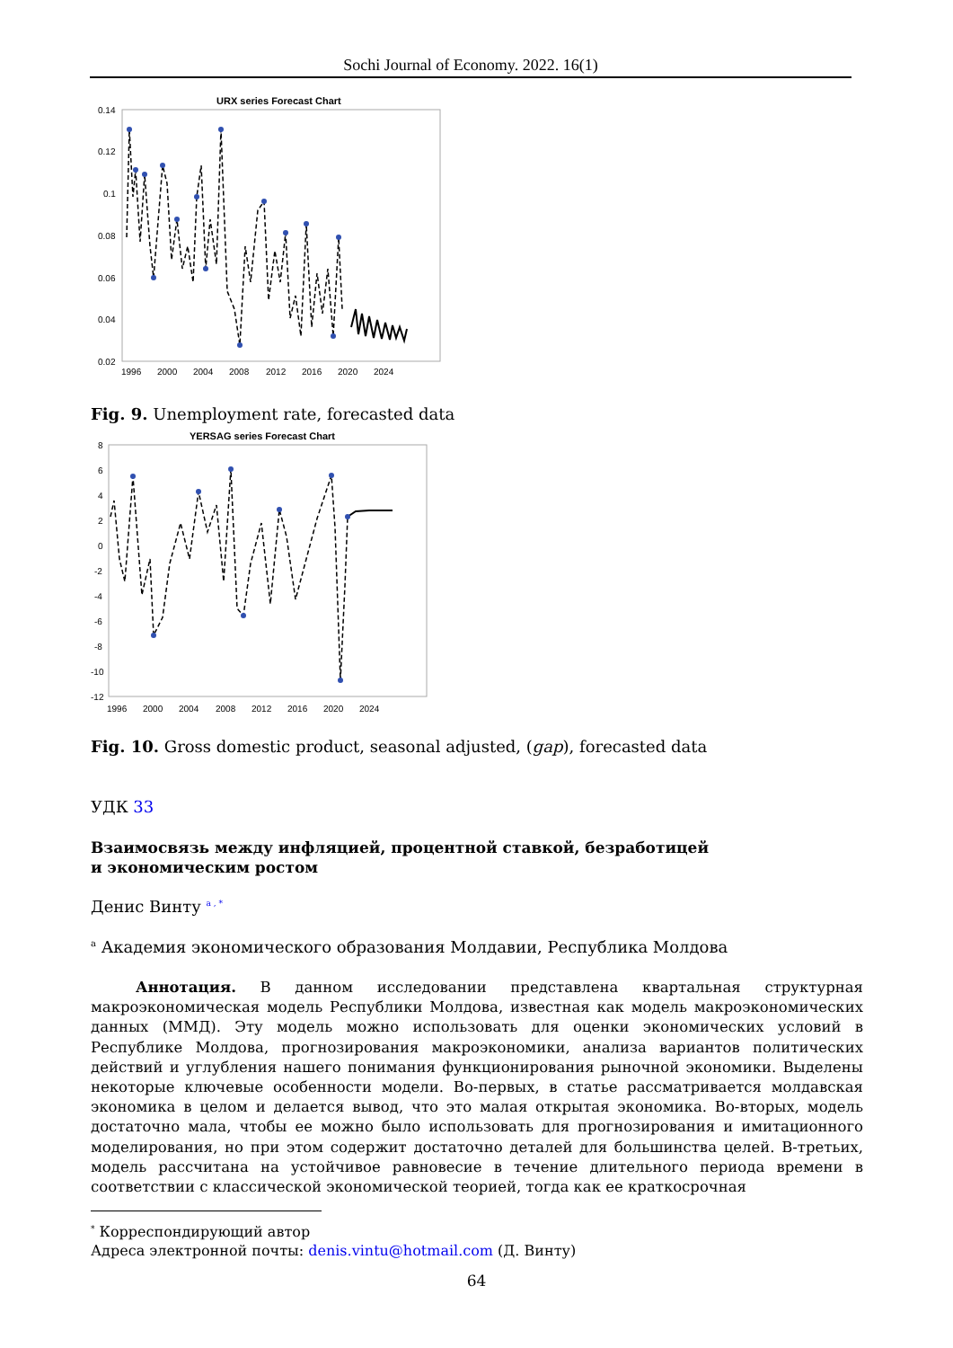Sochi Journal of Economy. 2022. 16(1)
URX series Forecast Chart
0.14
0.12
0.1
0.08
0.06
0.04
0.02
1996
2000
2004
2008
2012
2016
2020
2024
Fig. 9. Unemployment rate, forecasted data
YERSAG series Forecast Chart
8
6
4
2
0
-2
-4
-6
-8
-10
-12
1996
2000
2004
2008
2012
2016
2020
2024
Fig. 10. Gross domestic product, seasonal adjusted, (gap), forecasted data
УДК 33
Взаимосвязь между инфляцией, процентной ставкой, безработицей
и экономическим ростом
Денис Винту <sup>a , *</sup>
<sup>a</sup> Академия экономического образования Молдавии, Республика Молдова
Аннотация. В данном исследовании представлена квартальная структурная макроэкономическая модель Республики Молдова, известная как модель макроэкономических данных (ММД). Эту модель можно использовать для оценки экономических условий в Республике Молдова, прогнозирования макроэкономики, анализа вариантов политических действий и углубления нашего понимания функционирования рыночной экономики. Выделены некоторые ключевые особенности модели. Во-первых, в статье рассматривается молдавская экономика в целом и делается вывод, что это малая открытая экономика. Во-вторых, модель достаточно мала, чтобы ее можно было использовать для прогнозирования и имитационного моделирования, но при этом содержит достаточно деталей для большинства целей. В-третьих, модель рассчитана на устойчивое равновесие в течение длительного периода времени в соответствии с классической экономической теорией, тогда как ее краткосрочная
<sup>*</sup> Корреспондирующий автор
Адреса электронной почты: denis.vintu@hotmail.com (Д. Винту)
64